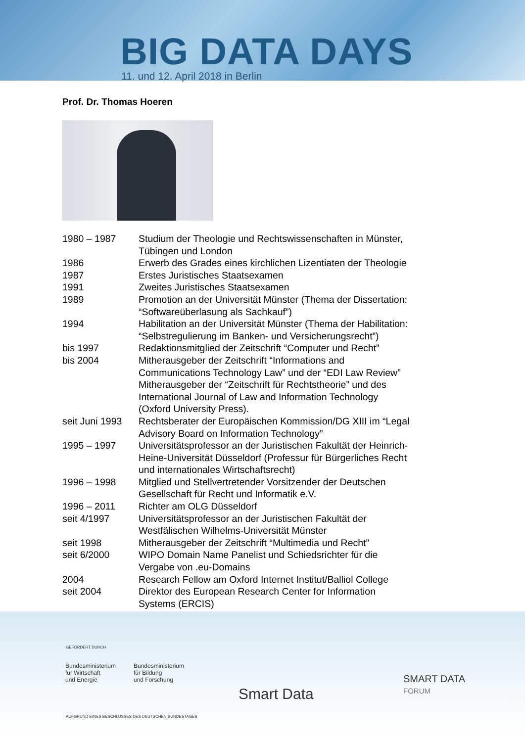BIG DATA DAYS
11. und 12. April 2018 in Berlin
Prof. Dr. Thomas Hoeren
| 1980 – 1987 | Studium der Theologie und Rechtswissenschaften in Münster, Tübingen und London |
| 1986 | Erwerb des Grades eines kirchlichen Lizentiaten der Theologie |
| 1987 | Erstes Juristisches Staatsexamen |
| 1991 | Zweites Juristisches Staatsexamen |
| 1989 | Promotion an der Universität Münster (Thema der Dissertation: “Softwareüberlasung als Sachkauf”) |
| 1994 | Habilitation an der Universität Münster (Thema der Habilitation: “Selbstregulierung im Banken- und Versicherungsrecht”) |
| bis 1997 | Redaktionsmitglied der Zeitschrift “Computer und Recht” |
| bis 2004 | Mitherausgeber der Zeitschrift “Informations and Communications Technology Law” und der “EDI Law Review” Mitherausgeber der “Zeitschrift für Rechtstheorie” und des International Journal of Law and Information Technology (Oxford University Press). |
| seit Juni 1993 | Rechtsberater der Europäischen Kommission/DG XIII im “Legal Advisory Board on Information Technology” |
| 1995 – 1997 | Universitätsprofessor an der Juristischen Fakultät der Heinrich- Heine-Universität Düsseldorf (Professur für Bürgerliches Recht und internationales Wirtschaftsrecht) |
| 1996 – 1998 | Mitglied und Stellvertretender Vorsitzender der Deutschen Gesellschaft für Recht und Informatik e.V. |
| 1996 – 2011 | Richter am OLG Düsseldorf |
| seit 4/1997 | Universitätsprofessor an der Juristischen Fakultät der Westfälischen Wilhelms-Universität Münster |
| seit 1998 | Mitherausgeber der Zeitschrift “Multimedia und Recht” |
| seit 6/2000 | WIPO Domain Name Panelist und Schiedsrichter für die Vergabe von .eu-Domains |
| 2004 | Research Fellow am Oxford Internet Institut/Balliol College |
| seit 2004 | Direktor des European Research Center for Information Systems (ERCIS) |
GEFÖRDERT DURCH
Bundesministerium
für Wirtschaft
und Energie
Bundesministerium
für Bildung
und Forschung
Smart Data
SMART DATA
FORUM
AUFGRUND EINES BESCHLUSSES DES DEUTSCHEN BUNDESTAGES